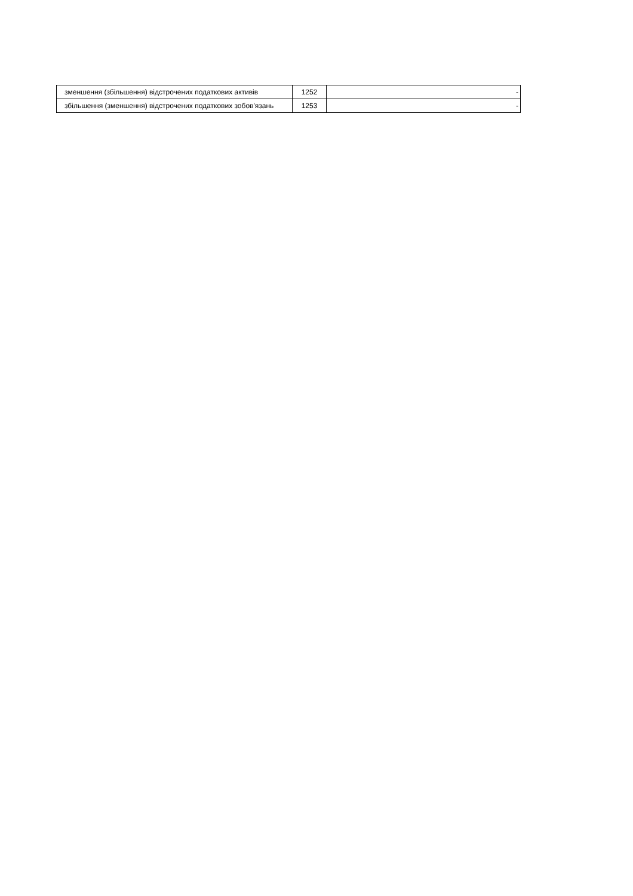| зменшення (збільшення) відстрочених податкових активів | 1252 | - |
| збільшення (зменшення) відстрочених податкових зобов'язань | 1253 | - |